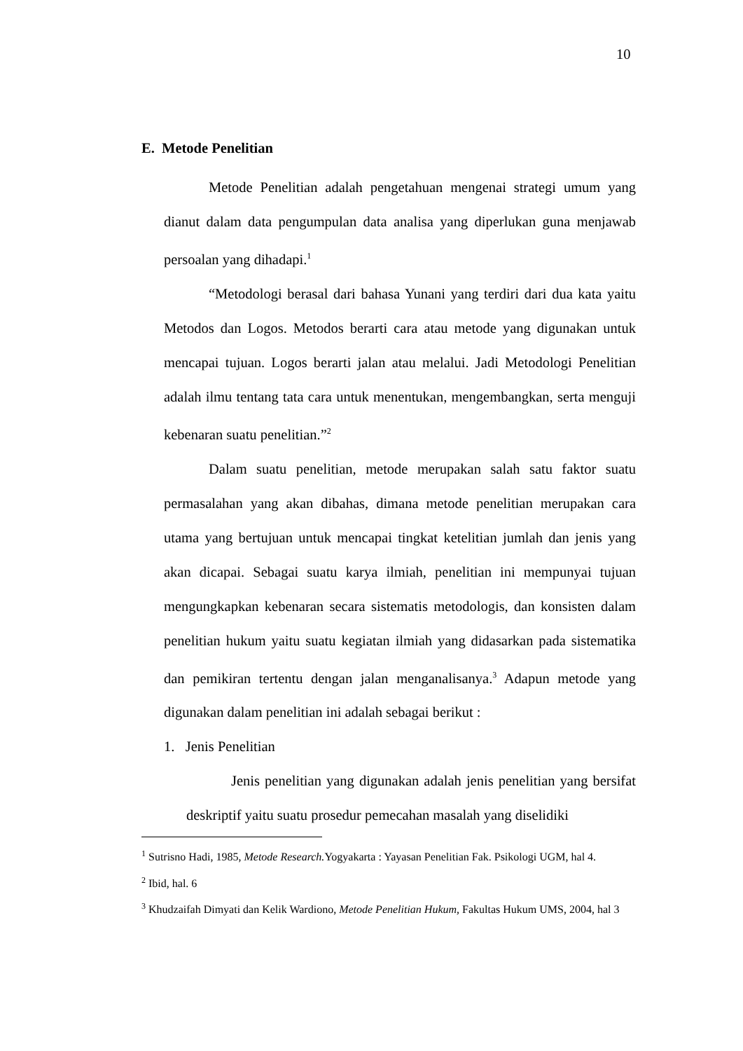10
E. Metode Penelitian
Metode Penelitian adalah pengetahuan mengenai strategi umum yang dianut dalam data pengumpulan data analisa yang diperlukan guna menjawab persoalan yang dihadapi.<sup>1</sup>
“Metodologi berasal dari bahasa Yunani yang terdiri dari dua kata yaitu Metodos dan Logos. Metodos berarti cara atau metode yang digunakan untuk mencapai tujuan. Logos berarti jalan atau melalui. Jadi Metodologi Penelitian adalah ilmu tentang tata cara untuk menentukan, mengembangkan, serta menguji kebenaran suatu penelitian.”<sup>2</sup>
Dalam suatu penelitian, metode merupakan salah satu faktor suatu permasalahan yang akan dibahas, dimana metode penelitian merupakan cara utama yang bertujuan untuk mencapai tingkat ketelitian jumlah dan jenis yang akan dicapai. Sebagai suatu karya ilmiah, penelitian ini mempunyai tujuan mengungkapkan kebenaran secara sistematis metodologis, dan konsisten dalam penelitian hukum yaitu suatu kegiatan ilmiah yang didasarkan pada sistematika dan pemikiran tertentu dengan jalan menganalisanya.<sup>3</sup> Adapun metode yang digunakan dalam penelitian ini adalah sebagai berikut :
1. Jenis Penelitian
Jenis penelitian yang digunakan adalah jenis penelitian yang bersifat deskriptif yaitu suatu prosedur pemecahan masalah yang diselidiki
<sup>1</sup> Sutrisno Hadi, 1985, Metode Research. Yogyakarta : Yayasan Penelitian Fak. Psikologi UGM, hal 4.
<sup>2</sup> Ibid, hal. 6
<sup>3</sup> Khudzaifah Dimyati dan Kelik Wardiono, Metode Penelitian Hukum, Fakultas Hukum UMS, 2004, hal 3